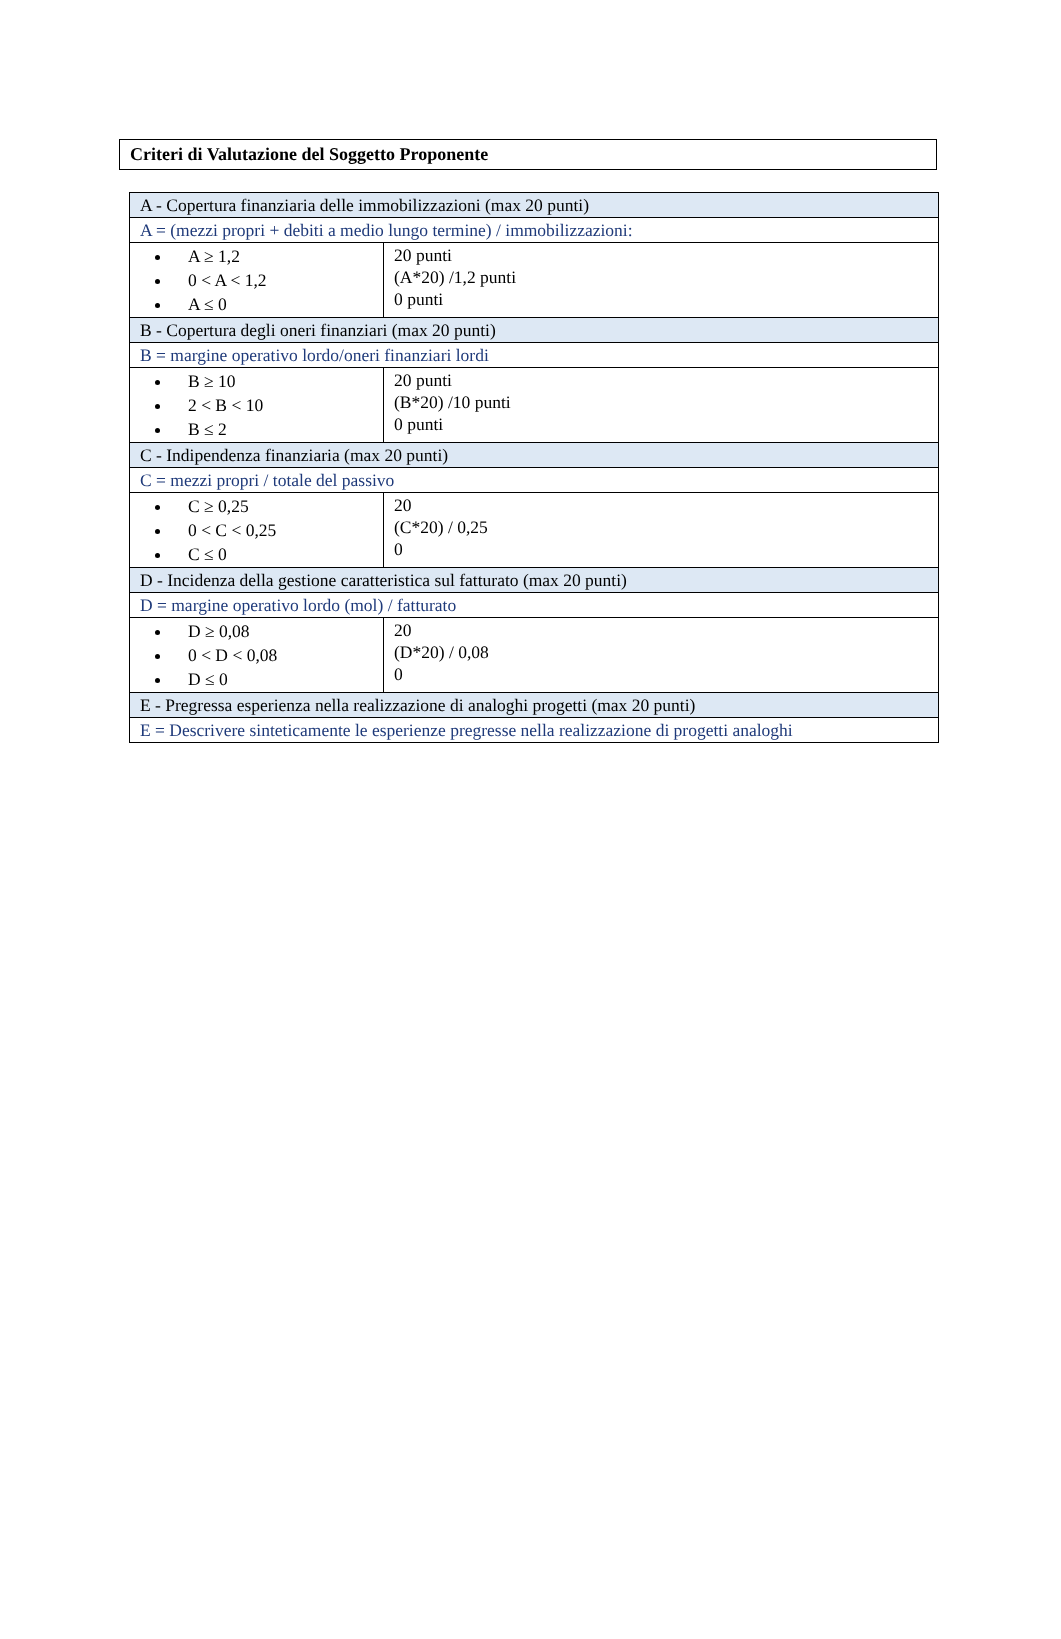Criteri di Valutazione del Soggetto Proponente
| A - Copertura finanziaria delle immobilizzazioni (max 20 punti) | |
| A = (mezzi propri + debiti a medio lungo termine) / immobilizzazioni: | |
| A ≥ 1,2 0 < A < 1,2 A ≤ 0 | 20 punti (A*20) /1,2 punti 0 punti |
| B - Copertura degli oneri finanziari (max 20 punti) | |
| B = margine operativo lordo/oneri finanziari lordi | |
| B ≥ 10 2 < B < 10 B ≤ 2 | 20 punti (B*20) /10 punti 0 punti |
| C - Indipendenza finanziaria (max 20 punti) | |
| C = mezzi propri / totale del passivo | |
| C ≥ 0,25 0 < C < 0,25 C ≤ 0 | 20 (C*20) / 0,25 0 |
| D - Incidenza della gestione caratteristica sul fatturato (max 20 punti) | |
| D = margine operativo lordo (mol) / fatturato | |
| D ≥ 0,08 0 < D < 0,08 D ≤ 0 | 20 (D*20) / 0,08 0 |
| E - Pregressa esperienza nella realizzazione di analoghi progetti (max 20 punti) | |
| E = Descrivere sinteticamente le esperienze pregresse nella realizzazione di progetti analoghi | |